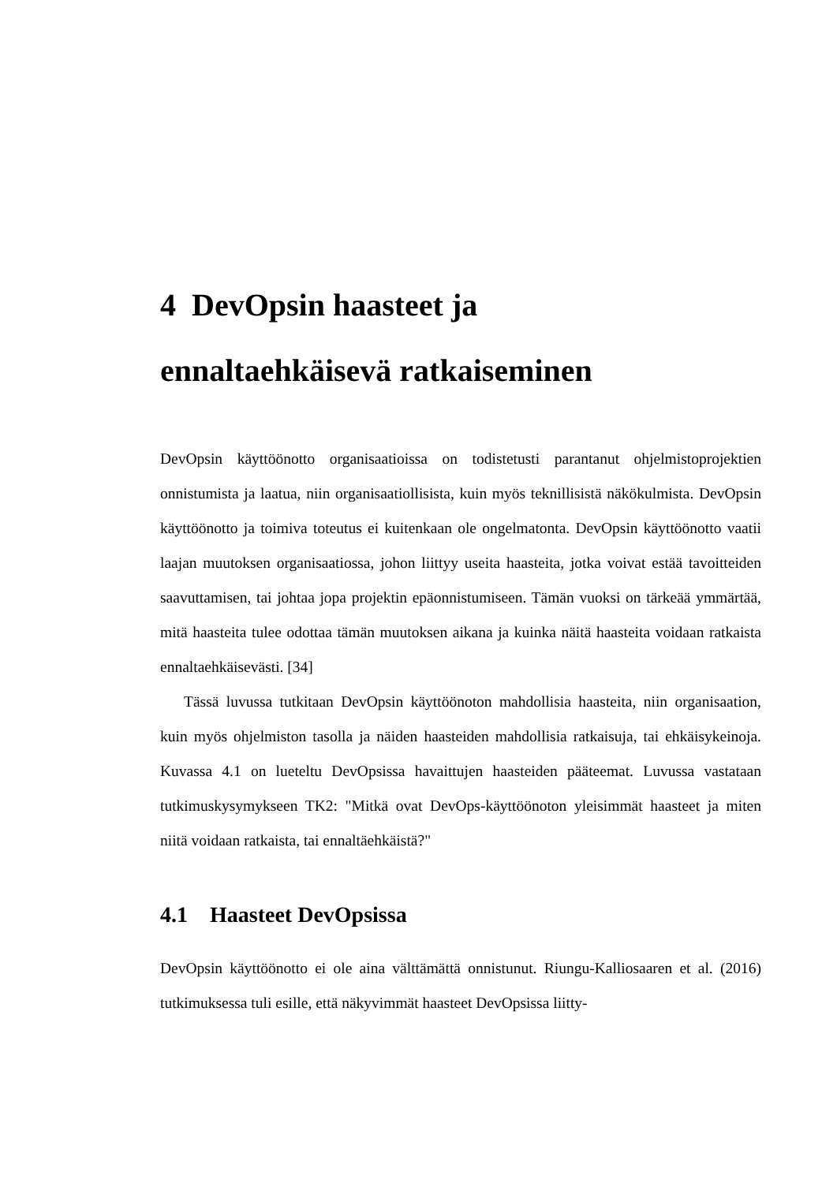4 DevOpsin haasteet ja
ennaltaehkäisevä ratkaiseminen
DevOpsin käyttöönotto organisaatioissa on todistetusti parantanut ohjelmistoprojektien onnistumista ja laatua, niin organisaatiollisista, kuin myös teknillisistä näkökulmista. DevOpsin käyttöönotto ja toimiva toteutus ei kuitenkaan ole ongelmatonta. DevOpsin käyttöönotto vaatii laajan muutoksen organisaatiossa, johon liittyy useita haasteita, jotka voivat estää tavoitteiden saavuttamisen, tai johtaa jopa projektin epäonnistumiseen. Tämän vuoksi on tärkeää ymmärtää, mitä haasteita tulee odottaa tämän muutoksen aikana ja kuinka näitä haasteita voidaan ratkaista ennaltaehkäisevästi. [34]
Tässä luvussa tutkitaan DevOpsin käyttöönoton mahdollisia haasteita, niin organisaation, kuin myös ohjelmiston tasolla ja näiden haasteiden mahdollisia ratkaisuja, tai ehkäisykeinoja. Kuvassa 4.1 on lueteltu DevOpsissa havaittujen haasteiden pääteemat. Luvussa vastataan tutkimuskysymykseen TK2: "Mitkä ovat DevOps-käyttöönoton yleisimmät haasteet ja miten niitä voidaan ratkaista, tai ennaltäehkäistä?"
4.1 Haasteet DevOpsissa
DevOpsin käyttöönotto ei ole aina välttämättä onnistunut. Riungu-Kalliosaaren et al. (2016) tutkimuksessa tuli esille, että näkyvimmät haasteet DevOpsissa liitty-